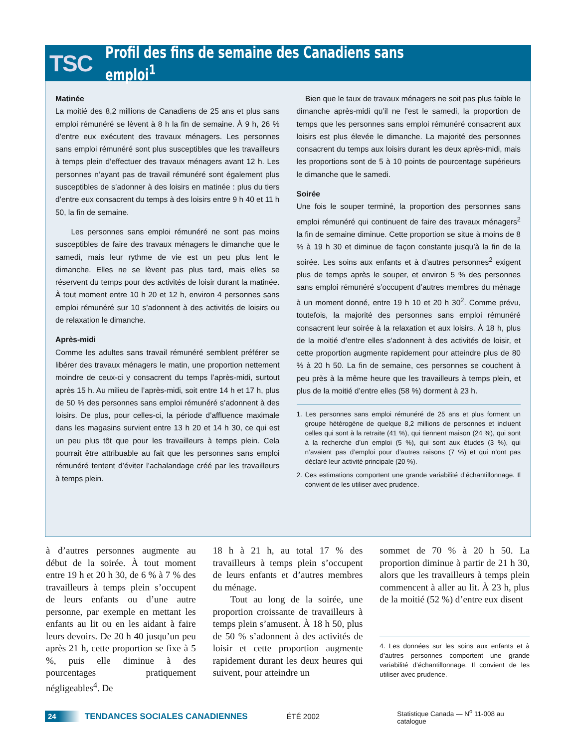TSC Profil des fins de semaine des Canadiens sans emploi<sup>1</sup>
Matinée
La moitié des 8,2 millions de Canadiens de 25 ans et plus sans emploi rémunéré se lèvent à 8 h la fin de semaine. À 9 h, 26 % d’entre eux exécutent des travaux ménagers. Les personnes sans emploi rémunéré sont plus susceptibles que les travailleurs à temps plein d’effectuer des travaux ménagers avant 12 h. Les personnes n’ayant pas de travail rémunéré sont également plus susceptibles de s’adonner à des loisirs en matinée : plus du tiers d’entre eux consacrent du temps à des loisirs entre 9 h 40 et 11 h 50, la fin de semaine.
Les personnes sans emploi rémunéré ne sont pas moins susceptibles de faire des travaux ménagers le dimanche que le samedi, mais leur rythme de vie est un peu plus lent le dimanche. Elles ne se lèvent pas plus tard, mais elles se réservent du temps pour des activités de loisir durant la matinée. À tout moment entre 10 h 20 et 12 h, environ 4 personnes sans emploi rémunéré sur 10 s’adonnent à des activités de loisirs ou de relaxation le dimanche.
Après-midi
Comme les adultes sans travail rémunéré semblent préférer se libérer des travaux ménagers le matin, une proportion nettement moindre de ceux-ci y consacrent du temps l’après-midi, surtout après 15 h. Au milieu de l’après-midi, soit entre 14 h et 17 h, plus de 50 % des personnes sans emploi rémunéré s’adonnent à des loisirs. De plus, pour celles-ci, la période d’affluence maximale dans les magasins survient entre 13 h 20 et 14 h 30, ce qui est un peu plus tôt que pour les travailleurs à temps plein. Cela pourrait être attribuable au fait que les personnes sans emploi rémunéré tentent d’éviter l’achalandage créé par les travailleurs à temps plein.
Bien que le taux de travaux ménagers ne soit pas plus faible le dimanche après-midi qu’il ne l’est le samedi, la proportion de temps que les personnes sans emploi rémunéré consacrent aux loisirs est plus élevée le dimanche. La majorité des personnes consacrent du temps aux loisirs durant les deux après-midi, mais les proportions sont de 5 à 10 points de pourcentage supérieurs le dimanche que le samedi.
Soirée
Une fois le souper terminé, la proportion des personnes sans emploi rémunéré qui continuent de faire des travaux ménagers<sup>2</sup> la fin de semaine diminue. Cette proportion se situe à moins de 8 % à 19 h 30 et diminue de façon constante jusqu’à la fin de la soirée. Les soins aux enfants et à d’autres personnes<sup>2</sup> exigent plus de temps après le souper, et environ 5 % des personnes sans emploi rémunéré s’occupent d’autres membres du ménage à un moment donné, entre 19 h 10 et 20 h 30<sup>2</sup>. Comme prévu, toutefois, la majorité des personnes sans emploi rémunéré consacrent leur soirée à la relaxation et aux loisirs. À 18 h, plus de la moitié d’entre elles s’adonnent à des activités de loisir, et cette proportion augmente rapidement pour atteindre plus de 80 % à 20 h 50. La fin de semaine, ces personnes se couchent à peu près à la même heure que les travailleurs à temps plein, et plus de la moitié d’entre elles (58 %) dorment à 23 h.
1. Les personnes sans emploi rémunéré de 25 ans et plus forment un groupe hétérogène de quelque 8,2 millions de personnes et incluent celles qui sont à la retraite (41 %), qui tiennent maison (24 %), qui sont à la recherche d’un emploi (5 %), qui sont aux études (3 %), qui n’avaient pas d’emploi pour d’autres raisons (7 %) et qui n’ont pas déclaré leur activité principale (20 %).
2. Ces estimations comportent une grande variabilité d’échantillonnage. Il convient de les utiliser avec prudence.
à d’autres personnes augmente au début de la soirée. À tout moment entre 19 h et 20 h 30, de 6 % à 7 % des travailleurs à temps plein s’occupent de leurs enfants ou d’une autre personne, par exemple en mettant les enfants au lit ou en les aidant à faire leurs devoirs. De 20 h 40 jusqu’un peu après 21 h, cette proportion se fixe à 5 %, puis elle diminue à des pourcentages pratiquement négligeables<sup>4</sup>. De
18 h à 21 h, au total 17 % des travailleurs à temps plein s’occupent de leurs enfants et d’autres membres du ménage.
Tout au long de la soirée, une proportion croissante de travailleurs à temps plein s’amusent. À 18 h 50, plus de 50 % s’adonnent à des activités de loisir et cette proportion augmente rapidement durant les deux heures qui suivent, pour atteindre un
sommet de 70 % à 20 h 50. La proportion diminue à partir de 21 h 30, alors que les travailleurs à temps plein commencent à aller au lit. À 23 h, plus de la moitié (52 %) d’entre eux disent
4. Les données sur les soins aux enfants et à d’autres personnes comportent une grande variabilité d’échantillonnage. Il convient de les utiliser avec prudence.
24 TENDANCES SOCIALES CANADIENNES ÉTÉ 2002 Statistique Canada — N<sup>o</sup> 11-008 au catalogue